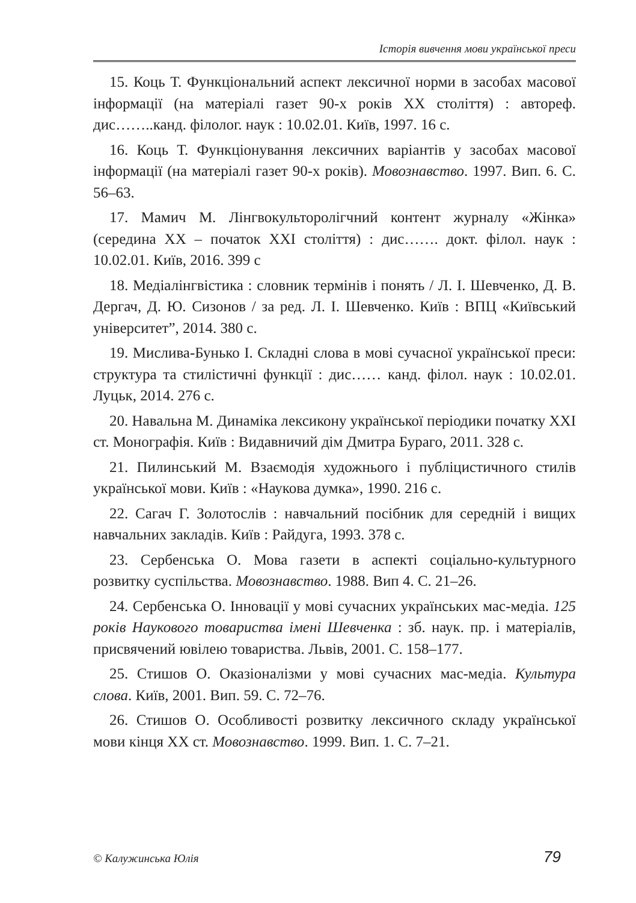Історія вивчення мови української преси
15. Коць Т. Функціональний аспект лексичної норми в засобах масової інформації (на матеріалі газет 90-х років ХХ століття) : автореф. дис……..канд. філолог. наук : 10.02.01. Київ, 1997. 16 с.
16. Коць Т. Функціонування лексичних варіантів у засобах масової інформації (на матеріалі газет 90-х років). Мовознавство. 1997. Вип. 6. С. 56–63.
17. Мамич М. Лінгвокульторолігчний контент журналу «Жінка» (середина ХХ – початок ХХІ століття) : дис……. докт. філол. наук : 10.02.01. Київ, 2016. 399 с
18. Медіалінгвістика : словник термінів і понять / Л. І. Шевченко, Д. В. Дергач, Д. Ю. Сизонов / за ред. Л. І. Шевченко. Київ : ВПЦ «Київський університет”, 2014. 380 с.
19. Мислива-Бунько І. Складні слова в мові сучасної української преси: структура та стилістичні функції : дис…… канд. філол. наук : 10.02.01. Луцьк, 2014. 276 с.
20. Навальна М. Динаміка лексикону української періодики початку ХХІ ст. Монографія. Київ : Видавничий дім Дмитра Бураго, 2011. 328 с.
21. Пилинський М. Взаємодія художнього і публіцистичного стилів української мови. Київ : «Наукова думка», 1990. 216 с.
22. Сагач Г. Золотослів : навчальний посібник для середній і вищих навчальних закладів. Київ : Райдуга, 1993. 378 с.
23. Сербенська О. Мова газети в аспекті соціально-культурного розвитку суспільства. Мовознавство. 1988. Вип 4. С. 21–26.
24. Сербенська О. Інновації у мові сучасних українських мас-медіа. 125 років Наукового товариства імені Шевченка : зб. наук. пр. і матеріалів, присвячений ювілею товариства. Львів, 2001. С. 158–177.
25. Стишов О. Оказіоналізми у мові сучасних мас-медіа. Культура слова. Київ, 2001. Вип. 59. С. 72–76.
26. Стишов О. Особливості розвитку лексичного складу української мови кінця ХХ ст. Мовознавство. 1999. Вип. 1. С. 7–21.
© Калужинська Юлія 79